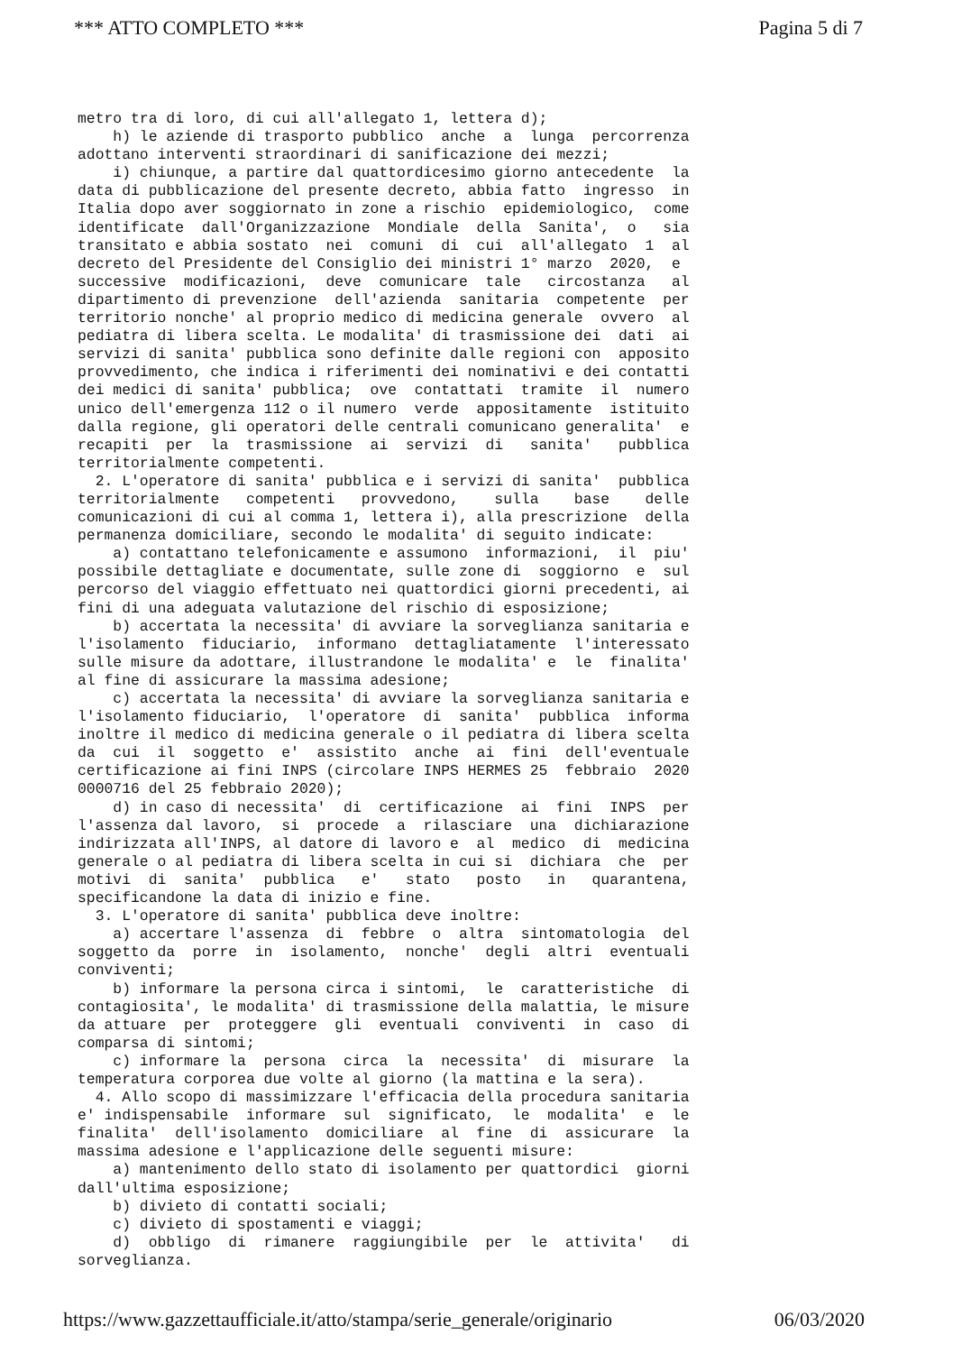*** ATTO COMPLETO *** Pagina 5 di 7
metro tra di loro, di cui all'allegato 1, lettera d); h) le aziende di trasporto pubblico anche a lunga percorrenza adottano interventi straordinari di sanificazione dei mezzi; i) chiunque, a partire dal quattordicesimo giorno antecedente la data di pubblicazione del presente decreto, abbia fatto ingresso in Italia dopo aver soggiornato in zone a rischio epidemiologico, come identificate dall'Organizzazione Mondiale della Sanita', o sia transitato e abbia sostato nei comuni di cui all'allegato 1 al decreto del Presidente del Consiglio dei ministri 1° marzo 2020, e successive modificazioni, deve comunicare tale circostanza al dipartimento di prevenzione dell'azienda sanitaria competente per territorio nonche' al proprio medico di medicina generale ovvero al pediatra di libera scelta. Le modalita' di trasmissione dei dati ai servizi di sanita' pubblica sono definite dalle regioni con apposito provvedimento, che indica i riferimenti dei nominativi e dei contatti dei medici di sanita' pubblica; ove contattati tramite il numero unico dell'emergenza 112 o il numero verde appositamente istituito dalla regione, gli operatori delle centrali comunicano generalita' e recapiti per la trasmissione ai servizi di sanita' pubblica territorialmente competenti. 2. L'operatore di sanita' pubblica e i servizi di sanita' pubblica territorialmente competenti provvedono, sulla base delle comunicazioni di cui al comma 1, lettera i), alla prescrizione della permanenza domiciliare, secondo le modalita' di seguito indicate: a) contattano telefonicamente e assumono informazioni, il piu' possibile dettagliate e documentate, sulle zone di soggiorno e sul percorso del viaggio effettuato nei quattordici giorni precedenti, ai fini di una adeguata valutazione del rischio di esposizione; b) accertata la necessita' di avviare la sorveglianza sanitaria e l'isolamento fiduciario, informano dettagliatamente l'interessato sulle misure da adottare, illustrandone le modalita' e le finalita' al fine di assicurare la massima adesione; c) accertata la necessita' di avviare la sorveglianza sanitaria e l'isolamento fiduciario, l'operatore di sanita' pubblica informa inoltre il medico di medicina generale o il pediatra di libera scelta da cui il soggetto e' assistito anche ai fini dell'eventuale certificazione ai fini INPS (circolare INPS HERMES 25 febbraio 2020 0000716 del 25 febbraio 2020); d) in caso di necessita' di certificazione ai fini INPS per l'assenza dal lavoro, si procede a rilasciare una dichiarazione indirizzata all'INPS, al datore di lavoro e al medico di medicina generale o al pediatra di libera scelta in cui si dichiara che per motivi di sanita' pubblica e' stato posto in quarantena, specificandone la data di inizio e fine. 3. L'operatore di sanita' pubblica deve inoltre: a) accertare l'assenza di febbre o altra sintomatologia del soggetto da porre in isolamento, nonche' degli altri eventuali conviventi; b) informare la persona circa i sintomi, le caratteristiche di contagiosita', le modalita' di trasmissione della malattia, le misure da attuare per proteggere gli eventuali conviventi in caso di comparsa di sintomi; c) informare la persona circa la necessita' di misurare la temperatura corporea due volte al giorno (la mattina e la sera). 4. Allo scopo di massimizzare l'efficacia della procedura sanitaria e' indispensabile informare sul significato, le modalita' e le finalita' dell'isolamento domiciliare al fine di assicurare la massima adesione e l'applicazione delle seguenti misure: a) mantenimento dello stato di isolamento per quattordici giorni dall'ultima esposizione; b) divieto di contatti sociali; c) divieto di spostamenti e viaggi; d) obbligo di rimanere raggiungibile per le attivita' di sorveglianza.
https://www.gazzettaufficiale.it/atto/stampa/serie_generale/originario 06/03/2020